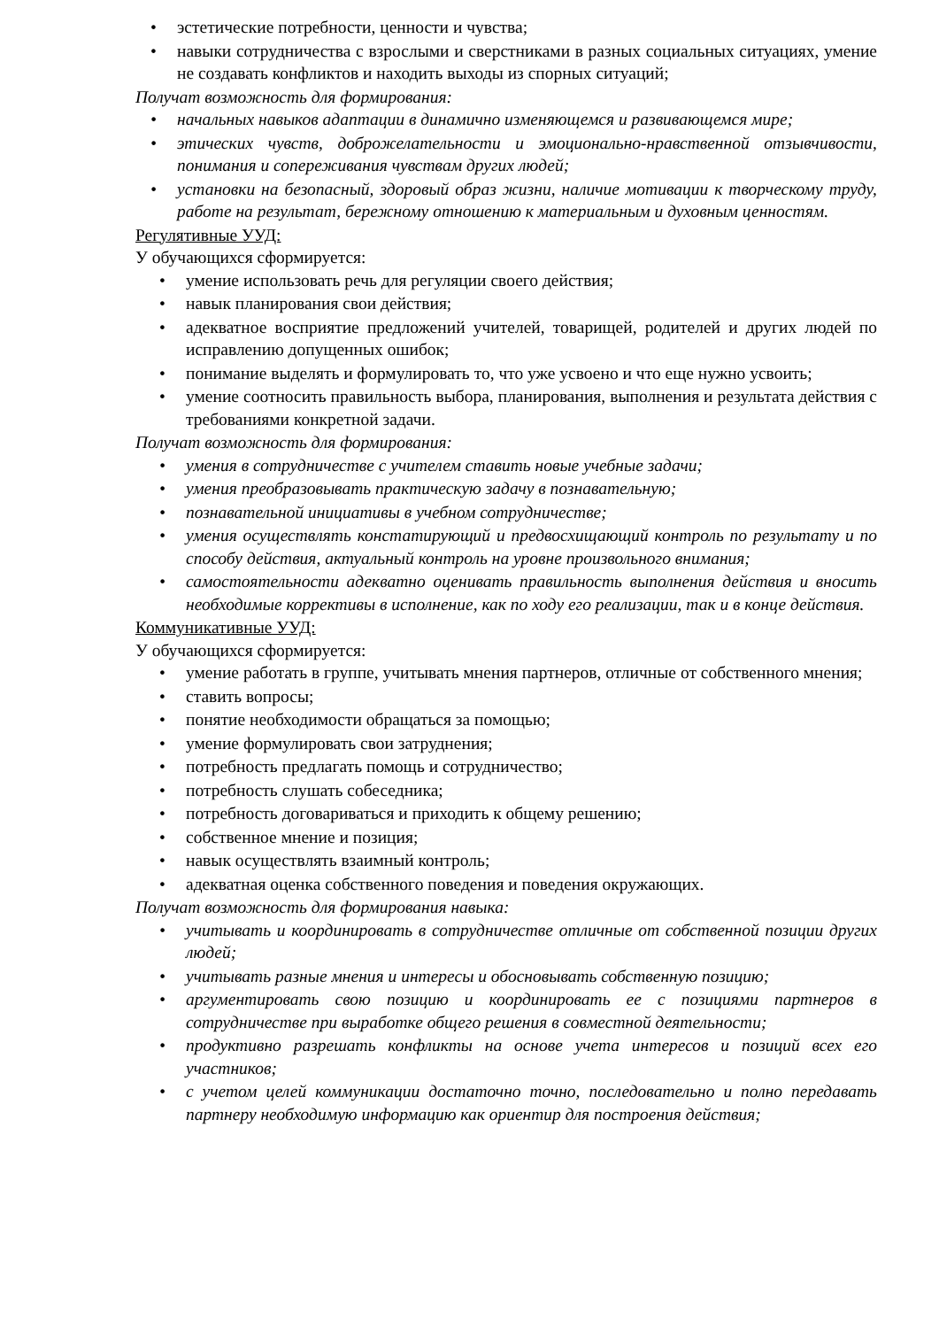• эстетические потребности, ценности и чувства;
• навыки сотрудничества с взрослыми и сверстниками в разных социальных ситуациях, умение не создавать конфликтов и находить выходы из спорных ситуаций;
Получат возможность для формирования:
• начальных навыков адаптации в динамично изменяющемся и развивающемся мире;
• этических чувств, доброжелательности и эмоционально-нравственной отзывчивости, понимания и сопереживания чувствам других людей;
• установки на безопасный, здоровый образ жизни, наличие мотивации к творческому труду, работе на результат, бережному отношению к материальным и духовным ценностям.
Регулятивные УУД:
У обучающихся сформируется:
• умение использовать речь для регуляции своего действия;
• навык планирования свои действия;
• адекватное восприятие предложений учителей, товарищей, родителей и других людей по исправлению допущенных ошибок;
• понимание выделять и формулировать то, что уже усвоено и что еще нужно усвоить;
• умение соотносить правильность выбора, планирования, выполнения и результата действия с требованиями конкретной задачи.
Получат возможность для формирования:
• умения в сотрудничестве с учителем ставить новые учебные задачи;
• умения преобразовывать практическую задачу в познавательную;
• познавательной инициативы в учебном сотрудничестве;
• умения осуществлять констатирующий и предвосхищающий контроль по результату и по способу действия, актуальный контроль на уровне произвольного внимания;
• самостоятельности адекватно оценивать правильность выполнения действия и вносить необходимые коррективы в исполнение, как по ходу его реализации, так и в конце действия.
Коммуникативные УУД:
У обучающихся сформируется:
• умение работать в группе, учитывать мнения партнеров, отличные от собственного мнения;
• ставить вопросы;
• понятие необходимости обращаться за помощью;
• умение формулировать свои затруднения;
• потребность предлагать помощь и сотрудничество;
• потребность слушать собеседника;
• потребность договариваться и приходить к общему решению;
• собственное мнение и позиция;
• навык осуществлять взаимный контроль;
• адекватная оценка собственного поведения и поведения окружающих.
Получат возможность для формирования навыка:
• учитывать и координировать в сотрудничестве отличные от собственной позиции других людей;
• учитывать разные мнения и интересы и обосновывать собственную позицию;
• аргументировать свою позицию и координировать ее с позициями партнеров в сотрудничестве при выработке общего решения в совместной деятельности;
• продуктивно разрешать конфликты на основе учета интересов и позиций всех его участников;
• с учетом целей коммуникации достаточно точно, последовательно и полно передавать партнеру необходимую информацию как ориентир для построения действия;